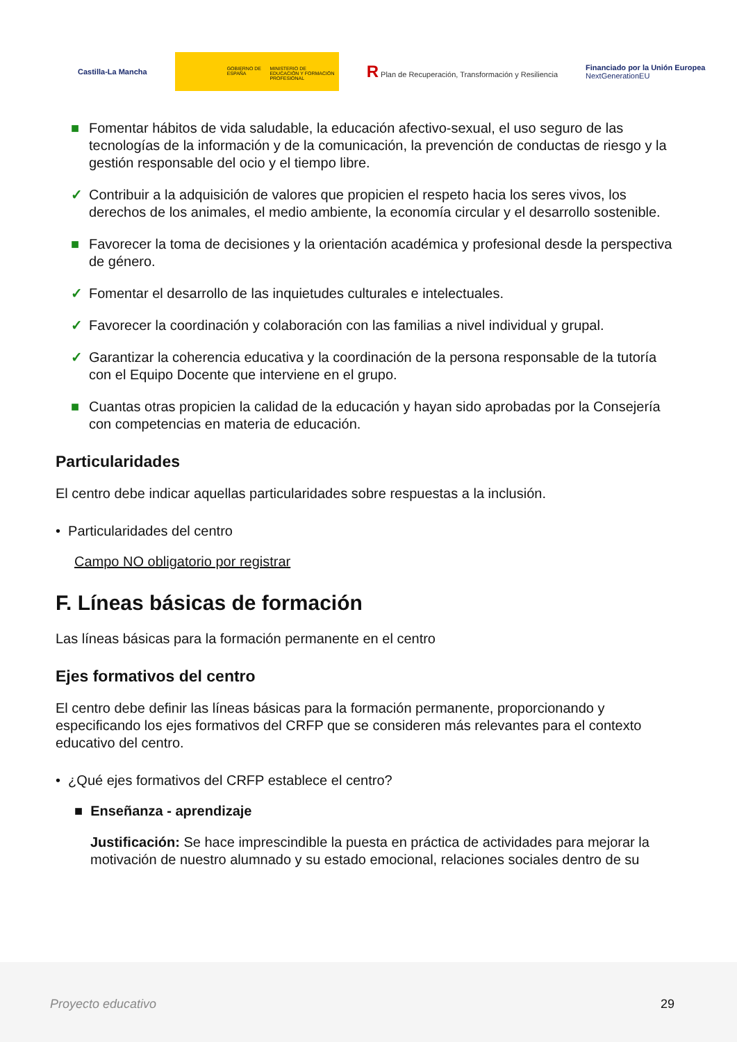Castilla-La Mancha
GOBIERNO DE ESPAÑA MINISTERIO DE EDUCACIÓN Y FORMACIÓN PROFESIONAL
R Plan de Recuperación, Transformación y Resiliencia
Financiado por la Unión Europea
NextGenerationEU
■ Fomentar hábitos de vida saludable, la educación afectivo-sexual, el uso seguro de las tecnologías de la información y de la comunicación, la prevención de conductas de riesgo y la gestión responsable del ocio y el tiempo libre.
✓ Contribuir a la adquisición de valores que propicien el respeto hacia los seres vivos, los derechos de los animales, el medio ambiente, la economía circular y el desarrollo sostenible.
■ Favorecer la toma de decisiones y la orientación académica y profesional desde la perspectiva de género.
✓ Fomentar el desarrollo de las inquietudes culturales e intelectuales.
✓ Favorecer la coordinación y colaboración con las familias a nivel individual y grupal.
✓ Garantizar la coherencia educativa y la coordinación de la persona responsable de la tutoría con el Equipo Docente que interviene en el grupo.
■ Cuantas otras propicien la calidad de la educación y hayan sido aprobadas por la Consejería con competencias en materia de educación.
Particularidades
El centro debe indicar aquellas particularidades sobre respuestas a la inclusión.
• Particularidades del centro
Campo NO obligatorio por registrar
F. Líneas básicas de formación
Las líneas básicas para la formación permanente en el centro
Ejes formativos del centro
El centro debe definir las líneas básicas para la formación permanente, proporcionando y especificando los ejes formativos del CRFP que se consideren más relevantes para el contexto educativo del centro.
• ¿Qué ejes formativos del CRFP establece el centro?
■ Enseñanza - aprendizaje
Justificación: Se hace imprescindible la puesta en práctica de actividades para mejorar la motivación de nuestro alumnado y su estado emocional, relaciones sociales dentro de su
Proyecto educativo 29